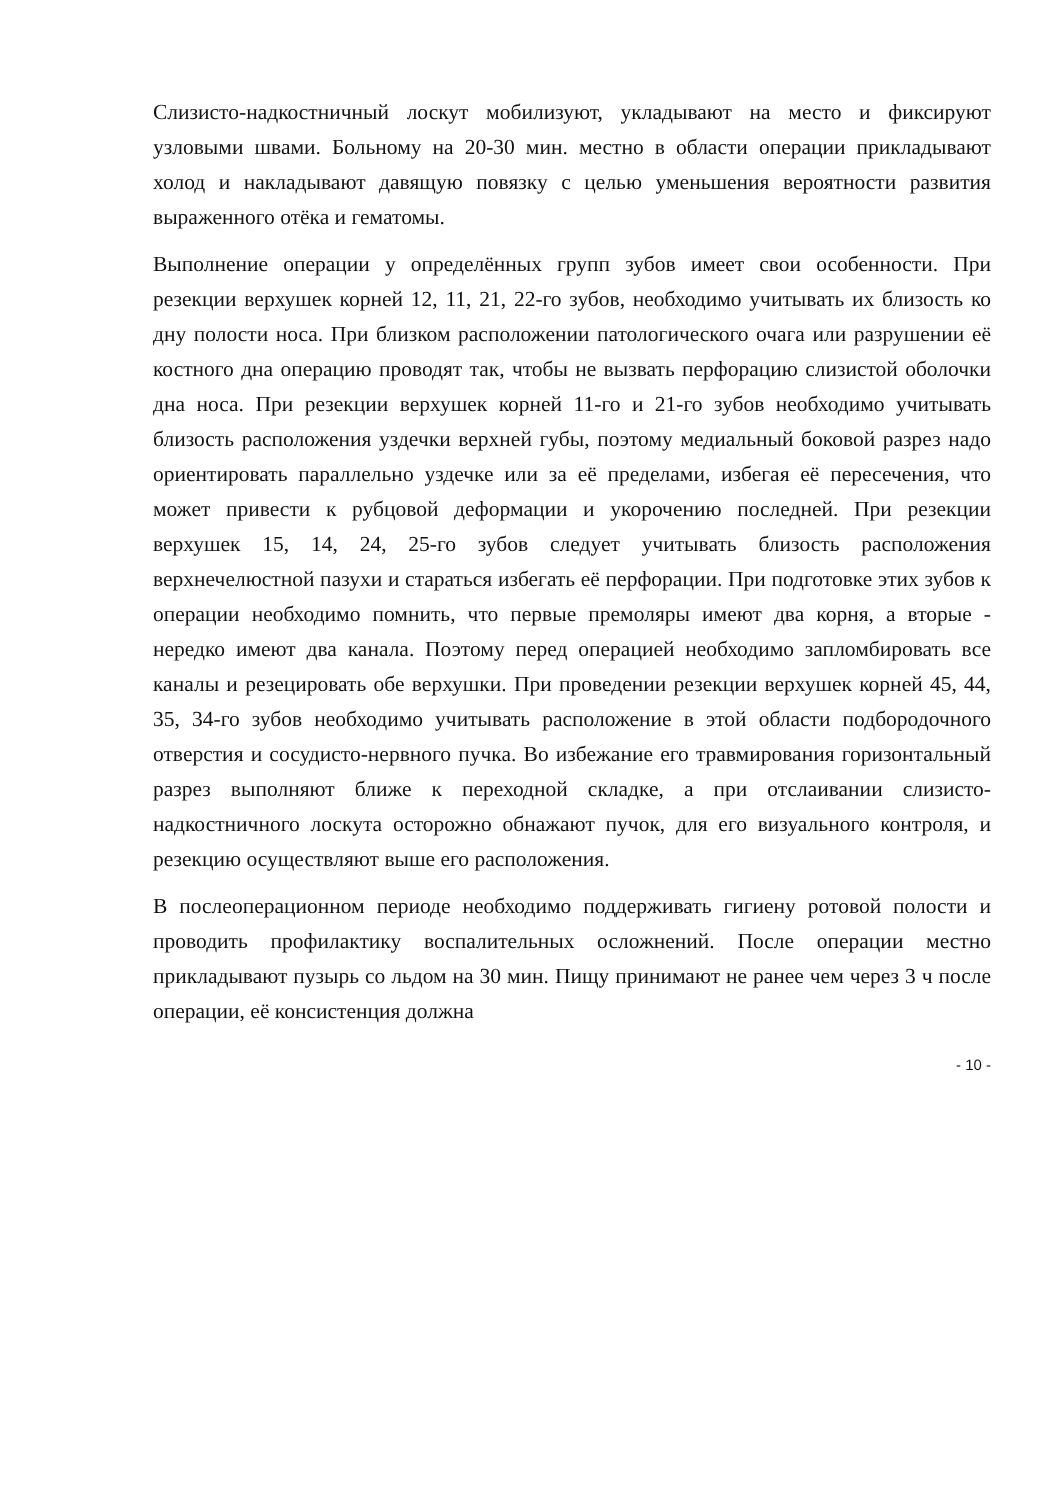Слизисто-надкостничный лоскут мобилизуют, укладывают на место и фиксируют узловыми швами. Больному на 20-30 мин. местно в области операции прикладывают холод и накладывают давящую повязку с целью уменьшения вероятности развития выраженного отёка и гематомы.
Выполнение операции у определённых групп зубов имеет свои особенности. При резекции верхушек корней 12, 11, 21, 22-го зубов, необходимо учитывать их близость ко дну полости носа. При близком расположении патологического очага или разрушении её костного дна операцию проводят так, чтобы не вызвать перфорацию слизистой оболочки дна носа. При резекции верхушек корней 11-го и 21-го зубов необходимо учитывать близость расположения уздечки верхней губы, поэтому медиальный боковой разрез надо ориентировать параллельно уздечке или за её пределами, избегая её пересечения, что может привести к рубцовой деформации и укорочению последней. При резекции верхушек 15, 14, 24, 25-го зубов следует учитывать близость расположения верхнечелюстной пазухи и стараться избегать её перфорации. При подготовке этих зубов к операции необходимо помнить, что первые премоляры имеют два корня, а вторые - нередко имеют два канала. Поэтому перед операцией необходимо запломбировать все каналы и резецировать обе верхушки. При проведении резекции верхушек корней 45, 44, 35, 34-го зубов необходимо учитывать расположение в этой области подбородочного отверстия и сосудисто-нервного пучка. Во избежание его травмирования горизонтальный разрез выполняют ближе к переходной складке, а при отслаивании слизисто-надкостничного лоскута осторожно обнажают пучок, для его визуального контроля, и резекцию осуществляют выше его расположения.
В послеоперационном периоде необходимо поддерживать гигиену ротовой полости и проводить профилактику воспалительных осложнений. После операции местно прикладывают пузырь со льдом на 30 мин. Пищу принимают не ранее чем через 3 ч после операции, её консистенция должна
- 10 -